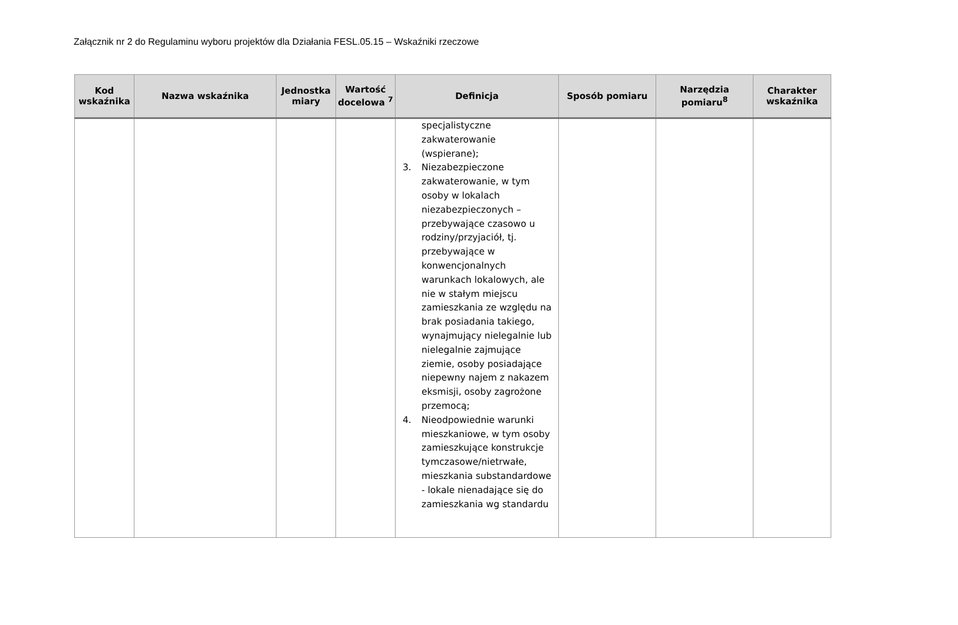Załącznik nr 2 do Regulaminu wyboru projektów dla Działania FESL.05.15 – Wskaźniki rzeczowe
| Kod wskaźnika | Nazwa wskaźnika | Jednostka miary | Wartość docelowa <sup>7</sup> | Definicja | Sposób pomiaru | Narzędzia pomiaru<sup>8</sup> | Charakter wskaźnika |
| --- | --- | --- | --- | --- | --- | --- | --- |
| | | | | specjalistyczne zakwaterowanie (wspierane); 3. Niezabezpieczone zakwaterowanie, w tym osoby w lokalach niezabezpieczonych – przebywające czasowo u rodziny/przyjaciół, tj. przebywające w konwencjonalnych warunkach lokalowych, ale nie w stałym miejscu zamieszkania ze względu na brak posiadania takiego, wynajmujący nielegalnie lub nielegalnie zajmujące ziemie, osoby posiadające niepewny najem z nakazem eksmisji, osoby zagrożone przemocą; 4. Nieodpowiednie warunki mieszkaniowe, w tym osoby zamieszkujące konstrukcje tymczasowe/nietrwałe, mieszkania substandardowe - lokale nienadające się do zamieszkania wg standardu | | | |